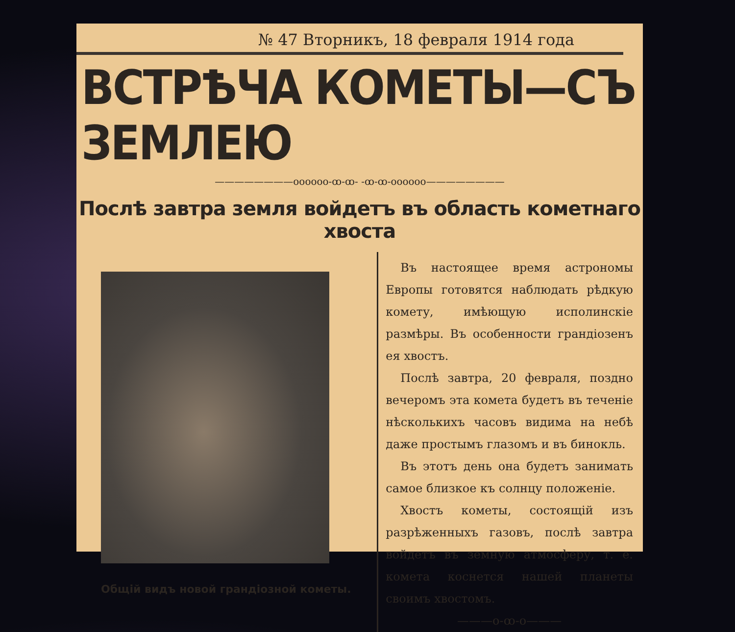№ 47 Вторникъ, 18 февраля 1914 года
ВСТРѢЧА КОМЕТЫ—СЪ ЗЕМЛЕЮ
————————oooooo-ꝏ-ꝏ- -ꝏ-ꝏ-oooooo————————
Послѣ завтра земля войдетъ въ область кометнаго хвоста
Общій видъ новой грандіозной кометы.
Въ настоящее время астрономы Европы готовятся наблюдать рѣдкую комету, имѣющую исполинскіе размѣры. Въ особенности грандіозенъ ея хвостъ.
Послѣ завтра, 20 февраля, поздно вечеромъ эта комета будетъ въ теченіе нѣсколькихъ часовъ видима на небѣ даже простымъ глазомъ и въ бинокль.
Въ этотъ день она будетъ занимать самое близкое къ солнцу положеніе.
Хвостъ кометы, состоящій изъ разрѣженныхъ газовъ, послѣ завтра войдетъ въ земную атмосферу, т. е. комета коснется нашей планеты своимъ хвостомъ.
———o-ꝏ-o———